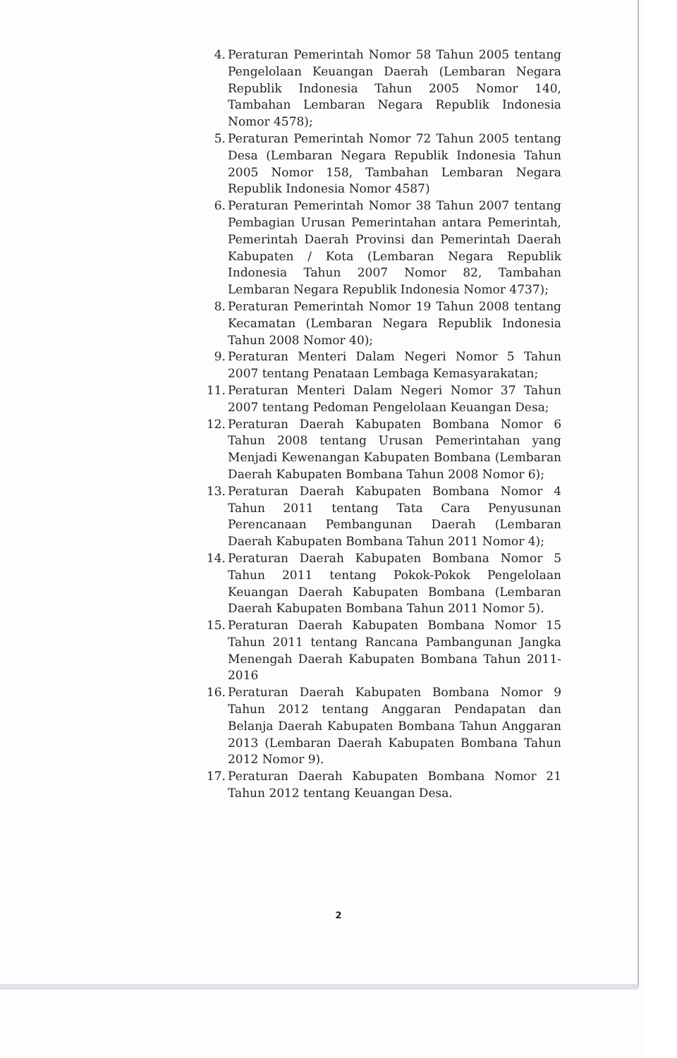4. Peraturan Pemerintah Nomor 58 Tahun 2005 tentang Pengelolaan Keuangan Daerah (Lembaran Negara Republik Indonesia Tahun 2005 Nomor 140, Tambahan Lembaran Negara Republik Indonesia Nomor 4578);
5. Peraturan Pemerintah Nomor 72 Tahun 2005 tentang Desa (Lembaran Negara Republik Indonesia Tahun 2005 Nomor 158, Tambahan Lembaran Negara Republik Indonesia Nomor 4587)
6. Peraturan Pemerintah Nomor 38 Tahun 2007 tentang Pembagian Urusan Pemerintahan antara Pemerintah, Pemerintah Daerah Provinsi dan Pemerintah Daerah Kabupaten / Kota (Lembaran Negara Republik Indonesia Tahun 2007 Nomor 82, Tambahan Lembaran Negara Republik Indonesia Nomor 4737);
8. Peraturan Pemerintah Nomor 19 Tahun 2008 tentang Kecamatan (Lembaran Negara Republik Indonesia Tahun 2008 Nomor 40);
9. Peraturan Menteri Dalam Negeri Nomor 5 Tahun 2007 tentang Penataan Lembaga Kemasyarakatan;
11. Peraturan Menteri Dalam Negeri Nomor 37 Tahun 2007 tentang Pedoman Pengelolaan Keuangan Desa;
12. Peraturan Daerah Kabupaten Bombana Nomor 6 Tahun 2008 tentang Urusan Pemerintahan yang Menjadi Kewenangan Kabupaten Bombana (Lembaran Daerah Kabupaten Bombana Tahun 2008 Nomor 6);
13. Peraturan Daerah Kabupaten Bombana Nomor 4 Tahun 2011 tentang Tata Cara Penyusunan Perencanaan Pembangunan Daerah (Lembaran Daerah Kabupaten Bombana Tahun 2011 Nomor 4);
14. Peraturan Daerah Kabupaten Bombana Nomor 5 Tahun 2011 tentang Pokok-Pokok Pengelolaan Keuangan Daerah Kabupaten Bombana (Lembaran Daerah Kabupaten Bombana Tahun 2011 Nomor 5).
15. Peraturan Daerah Kabupaten Bombana Nomor 15 Tahun 2011 tentang Rancana Pambangunan Jangka Menengah Daerah Kabupaten Bombana Tahun 2011-2016
16. Peraturan Daerah Kabupaten Bombana Nomor 9 Tahun 2012 tentang Anggaran Pendapatan dan Belanja Daerah Kabupaten Bombana Tahun Anggaran 2013 (Lembaran Daerah Kabupaten Bombana Tahun 2012 Nomor 9).
17. Peraturan Daerah Kabupaten Bombana Nomor 21 Tahun 2012 tentang Keuangan Desa.
2